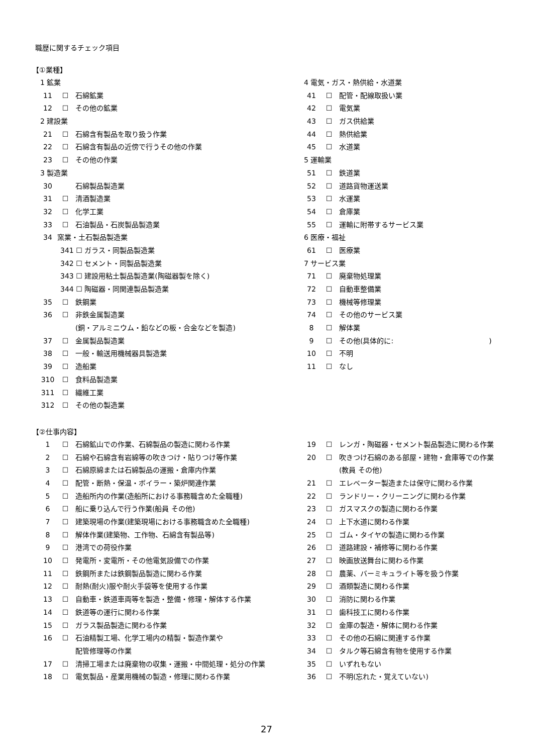職歴に関するチェック項目
【①業種】
1 鉱業
11 ☐ 石綿鉱業
12 ☐ その他の鉱業
2 建設業
21 ☐ 石綿含有製品を取り扱う作業
22 ☐ 石綿含有製品の近傍で行うその他の作業
23 ☐ その他の作業
3 製造業
30 石綿製品製造業
31 ☐ 清酒製造業
32 ☐ 化学工業
33 ☐ 石油製品・石炭製品製造業
34 窯業・土石製品製造業
341 ☐ ガラス・同製品製造業
342 ☐ セメント・同製品製造業
343 ☐ 建設用粘土製品製造業(陶磁器製を除く)
344 ☐ 陶磁器・同関連製品製造業
35 ☐ 鉄鋼業
36 ☐ 非鉄金属製造業
(銅・アルミニウム・鉛などの板・合金などを製造)
37 ☐ 金属製品製造業
38 ☐ 一般・輸送用機械器具製造業
39 ☐ 造船業
310 ☐ 食料品製造業
311 ☐ 繊維工業
312 ☐ その他の製造業
4 電気・ガス・熱供給・水道業
41 ☐ 配管・配線取扱い業
42 ☐ 電気業
43 ☐ ガス供給業
44 ☐ 熱供給業
45 ☐ 水道業
5 運輸業
51 ☐ 鉄道業
52 ☐ 道路貨物運送業
53 ☐ 水運業
54 ☐ 倉庫業
55 ☐ 運輸に附帯するサービス業
6 医療・福祉
61 ☐ 医療業
7 サービス業
71 ☐ 廃棄物処理業
72 ☐ 自動車整備業
73 ☐ 機械等修理業
74 ☐ その他のサービス業
8 ☐ 解体業
9 ☐ その他(具体的に: )
10 ☐ 不明
11 ☐ なし
【②仕事内容】
1 ☐ 石綿鉱山での作業、石綿製品の製造に関わる作業
2 ☐ 石綿や石綿含有岩綿等の吹きつけ・貼りつけ等作業
3 ☐ 石綿原綿または石綿製品の運搬・倉庫内作業
4 ☐ 配管・断熱・保温・ボイラー・築炉関連作業
5 ☐ 造船所内の作業(造船所における事務職含めた全職種)
6 ☐ 船に乗り込んで行う作業(船員 その他)
7 ☐ 建築現場の作業(建築現場における事務職含めた全職種)
8 ☐ 解体作業(建築物、工作物、石綿含有製品等)
9 ☐ 港湾での荷役作業
10 ☐ 発電所・変電所・その他電気設備での作業
11 ☐ 鉄鋼所または鉄鋼製品製造に関わる作業
12 ☐ 耐熱(耐火)服や耐火手袋等を使用する作業
13 ☐ 自動車・鉄道車両等を製造・整備・修理・解体する作業
14 ☐ 鉄道等の運行に関わる作業
15 ☐ ガラス製品製造に関わる作業
16 ☐ 石油精製工場、化学工場内の精製・製造作業や
配管修理等の作業
17 ☐ 清掃工場または廃棄物の収集・運搬・中間処理・処分の作業
18 ☐ 電気製品・産業用機械の製造・修理に関わる作業
19 ☐ レンガ・陶磁器・セメント製品製造に関わる作業
20 ☐ 吹きつけ石綿のある部屋・建物・倉庫等での作業
(教員 その他)
21 ☐ エレベーター製造または保守に関わる作業
22 ☐ ランドリー・クリーニングに関わる作業
23 ☐ ガスマスクの製造に関わる作業
24 ☐ 上下水道に関わる作業
25 ☐ ゴム・タイヤの製造に関わる作業
26 ☐ 道路建設・補修等に関わる作業
27 ☐ 映画放送舞台に関わる作業
28 ☐ 農薬、バーミキュライト等を扱う作業
29 ☐ 酒類製造に関わる作業
30 ☐ 消防に関わる作業
31 ☐ 歯科技工に関わる作業
32 ☐ 金庫の製造・解体に関わる作業
33 ☐ その他の石綿に関連する作業
34 ☐ タルク等石綿含有物を使用する作業
35 ☐ いずれもない
36 ☐ 不明(忘れた・覚えていない)
27